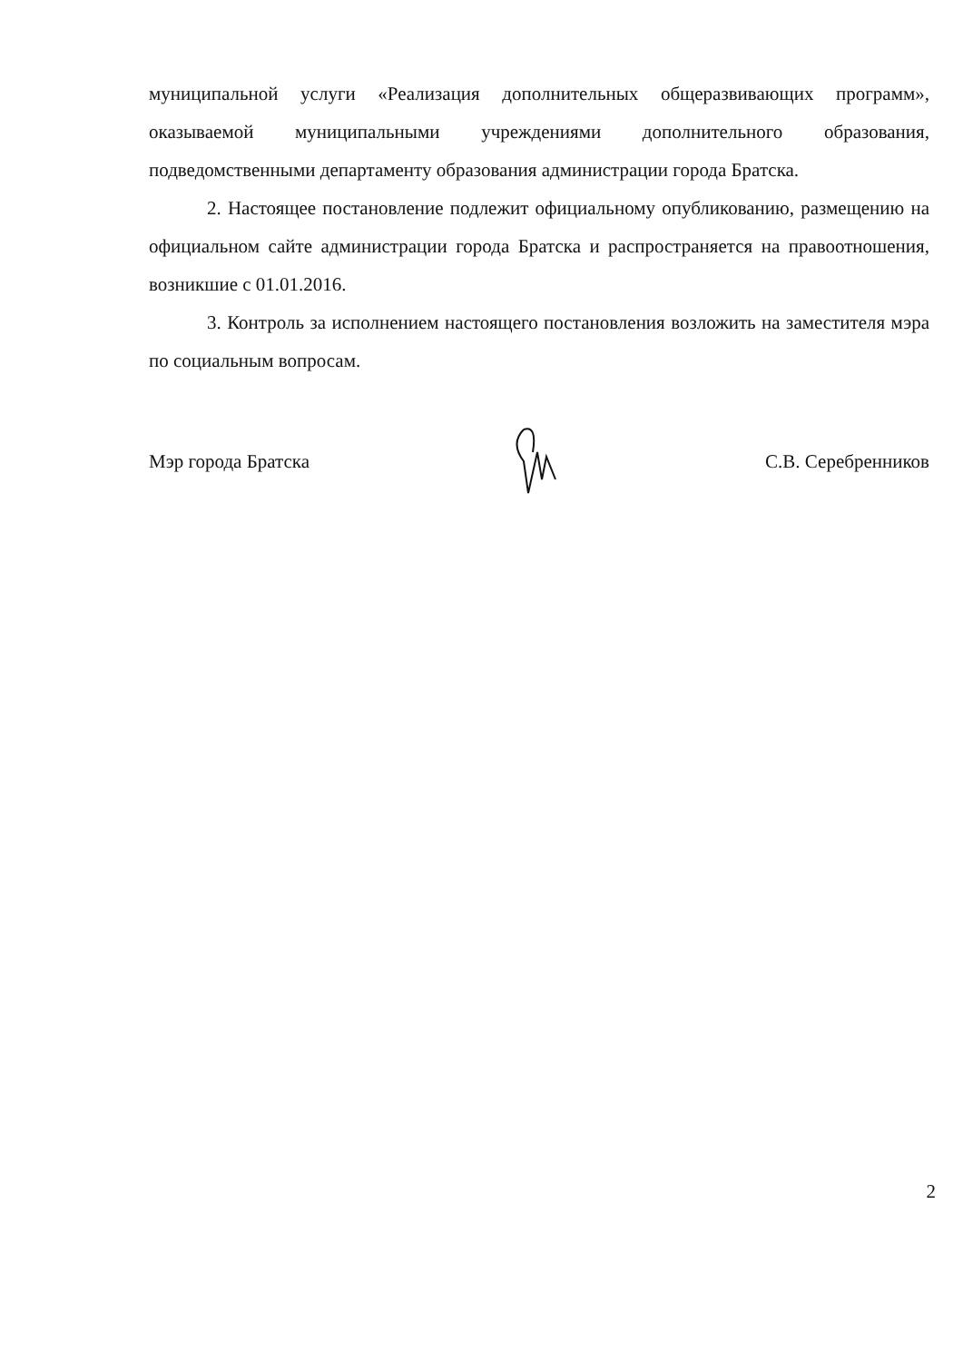муниципальной услуги «Реализация дополнительных общеразвивающих программ», оказываемой муниципальными учреждениями дополнительного образования, подведомственными департаменту образования администрации города Братска.
2. Настоящее постановление подлежит официальному опубликованию, размещению на официальном сайте администрации города Братска и распространяется на правоотношения, возникшие с 01.01.2016.
3. Контроль за исполнением настоящего постановления возложить на заместителя мэра по социальным вопросам.
Мэр города Братска С.В. Серебренников
2